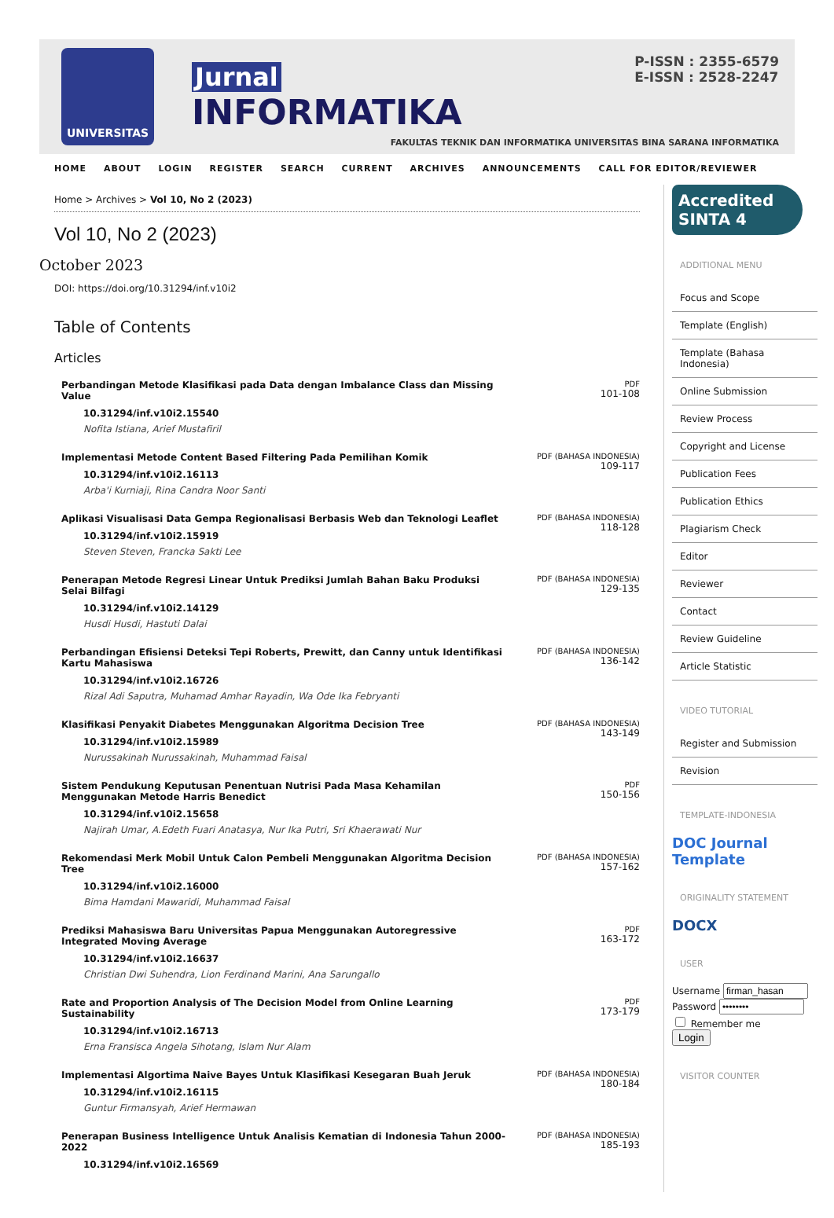UNIVERSITAS
Jurnal
INFORMATIKA
P-ISSN : 2355-6579
E-ISSN : 2528-2247
FAKULTAS TEKNIK DAN INFORMATIKA UNIVERSITAS BINA SARANA INFORMATIKA
HOME ABOUT LOGIN REGISTER SEARCH CURRENT ARCHIVES ANNOUNCEMENTS CALL FOR EDITOR/REVIEWER
Home > Archives > Vol 10, No 2 (2023)
Vol 10, No 2 (2023)
October 2023
DOI: https://doi.org/10.31294/inf.v10i2
Table of Contents
Articles
| Perbandingan Metode Klasifikasi pada Data dengan Imbalance Class dan Missing Value 10.31294/inf.v10i2.15540 Nofita Istiana, Arief Mustafiril | PDF 101-108 |
| Implementasi Metode Content Based Filtering Pada Pemilihan Komik 10.31294/inf.v10i2.16113 Arba'i Kurniaji, Rina Candra Noor Santi | PDF (BAHASA INDONESIA) 109-117 |
| Aplikasi Visualisasi Data Gempa Regionalisasi Berbasis Web dan Teknologi Leaflet 10.31294/inf.v10i2.15919 Steven Steven, Francka Sakti Lee | PDF (BAHASA INDONESIA) 118-128 |
| Penerapan Metode Regresi Linear Untuk Prediksi Jumlah Bahan Baku Produksi Selai Bilfagi 10.31294/inf.v10i2.14129 Husdi Husdi, Hastuti Dalai | PDF (BAHASA INDONESIA) 129-135 |
| Perbandingan Efisiensi Deteksi Tepi Roberts, Prewitt, dan Canny untuk Identifikasi Kartu Mahasiswa 10.31294/inf.v10i2.16726 Rizal Adi Saputra, Muhamad Amhar Rayadin, Wa Ode Ika Febryanti | PDF (BAHASA INDONESIA) 136-142 |
| Klasifikasi Penyakit Diabetes Menggunakan Algoritma Decision Tree 10.31294/inf.v10i2.15989 Nurussakinah Nurussakinah, Muhammad Faisal | PDF (BAHASA INDONESIA) 143-149 |
| Sistem Pendukung Keputusan Penentuan Nutrisi Pada Masa Kehamilan Menggunakan Metode Harris Benedict 10.31294/inf.v10i2.15658 Najirah Umar, A.Edeth Fuari Anatasya, Nur Ika Putri, Sri Khaerawati Nur | PDF 150-156 |
| Rekomendasi Merk Mobil Untuk Calon Pembeli Menggunakan Algoritma Decision Tree 10.31294/inf.v10i2.16000 Bima Hamdani Mawaridi, Muhammad Faisal | PDF (BAHASA INDONESIA) 157-162 |
| Prediksi Mahasiswa Baru Universitas Papua Menggunakan Autoregressive Integrated Moving Average 10.31294/inf.v10i2.16637 Christian Dwi Suhendra, Lion Ferdinand Marini, Ana Sarungallo | PDF 163-172 |
| Rate and Proportion Analysis of The Decision Model from Online Learning Sustainability 10.31294/inf.v10i2.16713 Erna Fransisca Angela Sihotang, Islam Nur Alam | PDF 173-179 |
| Implementasi Algortima Naive Bayes Untuk Klasifikasi Kesegaran Buah Jeruk 10.31294/inf.v10i2.16115 Guntur Firmansyah, Arief Hermawan | PDF (BAHASA INDONESIA) 180-184 |
| Penerapan Business Intelligence Untuk Analisis Kematian di Indonesia Tahun 2000-2022 10.31294/inf.v10i2.16569 | PDF (BAHASA INDONESIA) 185-193 |
Accredited
SINTA 4
ADDITIONAL MENU
Focus and Scope
Template (English)
Template (Bahasa Indonesia)
Online Submission
Review Process
Copyright and License
Publication Fees
Publication Ethics
Plagiarism Check
Editor
Reviewer
Contact
Review Guideline
Article Statistic
VIDEO TUTORIAL
Register and Submission
Revision
TEMPLATE-INDONESIA
DOC Journal Template
ORIGINALITY STATEMENT
DOCX
USER
Username
Password
Remember me
Login
VISITOR COUNTER